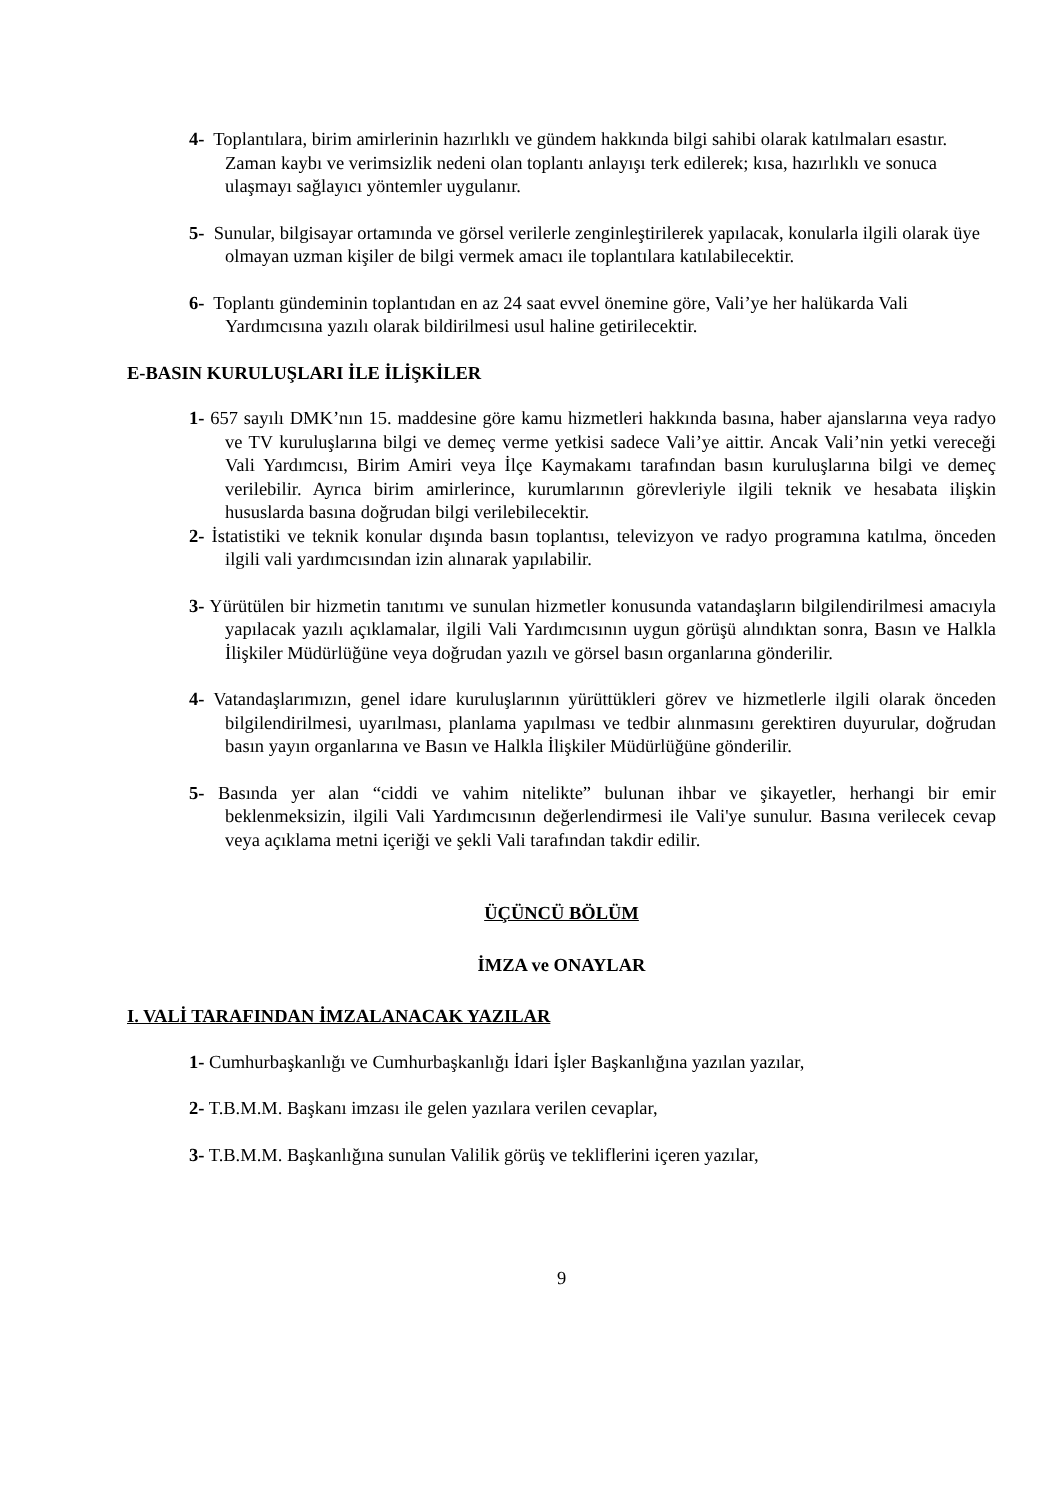4- Toplantılara, birim amirlerinin hazırlıklı ve gündem hakkında bilgi sahibi olarak katılmaları esastır. Zaman kaybı ve verimsizlik nedeni olan toplantı anlayışı terk edilerek; kısa, hazırlıklı ve sonuca ulaşmayı sağlayıcı yöntemler uygulanır.
5- Sunular, bilgisayar ortamında ve görsel verilerle zenginleştirilerek yapılacak, konularla ilgili olarak üye olmayan uzman kişiler de bilgi vermek amacı ile toplantılara katılabilecektir.
6- Toplantı gündeminin toplantıdan en az 24 saat evvel önemine göre, Vali’ye her halükarda Vali Yardımcısına yazılı olarak bildirilmesi usul haline getirilecektir.
E-BASIN KURULUŞLARI İLE İLİŞKİLER
1- 657 sayılı DMK’nın 15. maddesine göre kamu hizmetleri hakkında basına, haber ajanslarına veya radyo ve TV kuruluşlarına bilgi ve demeç verme yetkisi sadece Vali’ye aittir. Ancak Vali’nin yetki vereceği Vali Yardımcısı, Birim Amiri veya İlçe Kaymakamı tarafından basın kuruluşlarına bilgi ve demeç verilebilir. Ayrıca birim amirlerince, kurumlarının görevleriyle ilgili teknik ve hesabata ilişkin hususlarda basına doğrudan bilgi verilebilecektir.
2- İstatistiki ve teknik konular dışında basın toplantısı, televizyon ve radyo programına katılma, önceden ilgili vali yardımcısından izin alınarak yapılabilir.
3- Yürütülen bir hizmetin tanıtımı ve sunulan hizmetler konusunda vatandaşların bilgilendirilmesi amacıyla yapılacak yazılı açıklamalar, ilgili Vali Yardımcısının uygun görüşü alındıktan sonra, Basın ve Halkla İlişkiler Müdürlüğüne veya doğrudan yazılı ve görsel basın organlarına gönderilir.
4- Vatandaşlarımızın, genel idare kuruluşlarının yürüttükleri görev ve hizmetlerle ilgili olarak önceden bilgilendirilmesi, uyarılması, planlama yapılması ve tedbir alınmasını gerektiren duyurular, doğrudan basın yayın organlarına ve Basın ve Halkla İlişkiler Müdürlüğüne gönderilir.
5- Basında yer alan “ciddi ve vahim nitelikte” bulunan ihbar ve şikayetler, herhangi bir emir beklenmeksizin, ilgili Vali Yardımcısının değerlendirmesi ile Vali'ye sunulur. Basına verilecek cevap veya açıklama metni içeriği ve şekli Vali tarafından takdir edilir.
ÜÇÜNCÜ BÖLÜM
İMZA ve ONAYLAR
I. VALİ TARAFINDAN İMZALANACAK YAZILAR
1- Cumhurbaşkanlığı ve Cumhurbaşkanlığı İdari İşler Başkanlığına yazılan yazılar,
2- T.B.M.M. Başkanı imzası ile gelen yazılara verilen cevaplar,
3- T.B.M.M. Başkanlığına sunulan Valilik görüş ve tekliflerini içeren yazılar,
9